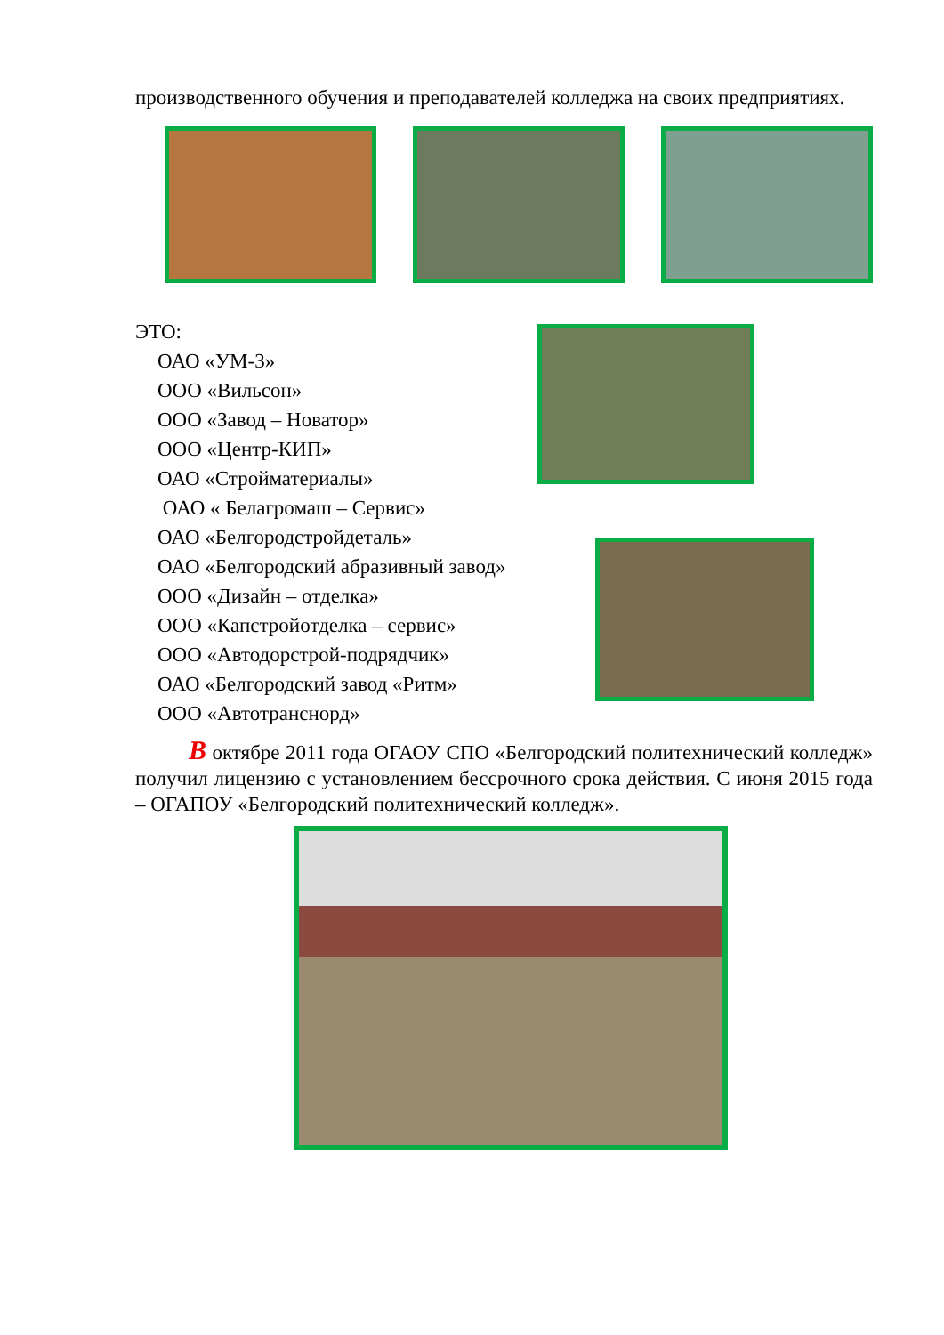производственного обучения и преподавателей колледжа на своих предприятиях.
ЭТО:
ОАО «УМ-3»
ООО «Вильсон»
ООО «Завод – Новатор»
ООО «Центр-КИП»
ОАО «Стройматериалы»
ОАО « Белагромаш – Сервис»
ОАО «Белгородстройдеталь»
ОАО «Белгородский абразивный завод»
ООО «Дизайн – отделка»
ООО «Капстройотделка – сервис»
ООО «Автодорстрой-подрядчик»
ОАО «Белгородский завод «Ритм»
ООО «Автотранснорд»
В октябре 2011 года ОГАОУ СПО «Белгородский политехнический колледж» получил лицензию с установлением бессрочного срока действия. С июня 2015 года – ОГАПОУ «Белгородский политехнический колледж».